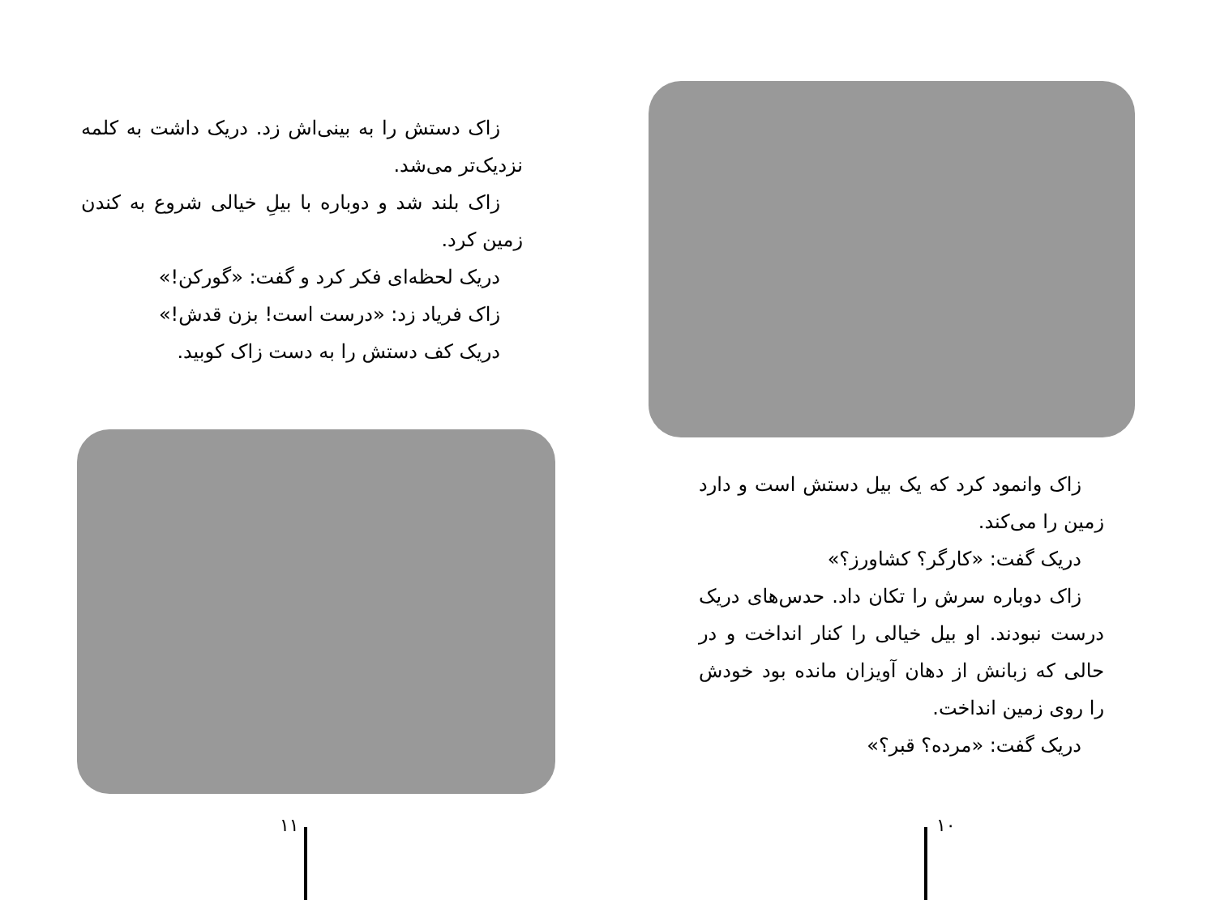زاک دستش را به بینی‌اش زد. دریک داشت به کلمه نزدیک‌تر می‌شد.
زاک بلند شد و دوباره با بیلِ خیالی شروع به کندن زمین کرد.
دریک لحظه‌ای فکر کرد و گفت: «گورکن!»
زاک فریاد زد: «درست است! بزن قدش!»
دریک کف دستش را به دست زاک کوبید.
۱۱
زاک وانمود کرد که یک بیل دستش است و دارد زمین را می‌کند.
دریک گفت: «کارگر؟ کشاورز؟»
زاک دوباره سرش را تکان داد. حدس‌های دریک درست نبودند. او بیل خیالی را کنار انداخت و در حالی که زبانش از دهان آویزان مانده بود خودش را روی زمین انداخت.
دریک گفت: «مرده؟ قبر؟»
۱۰